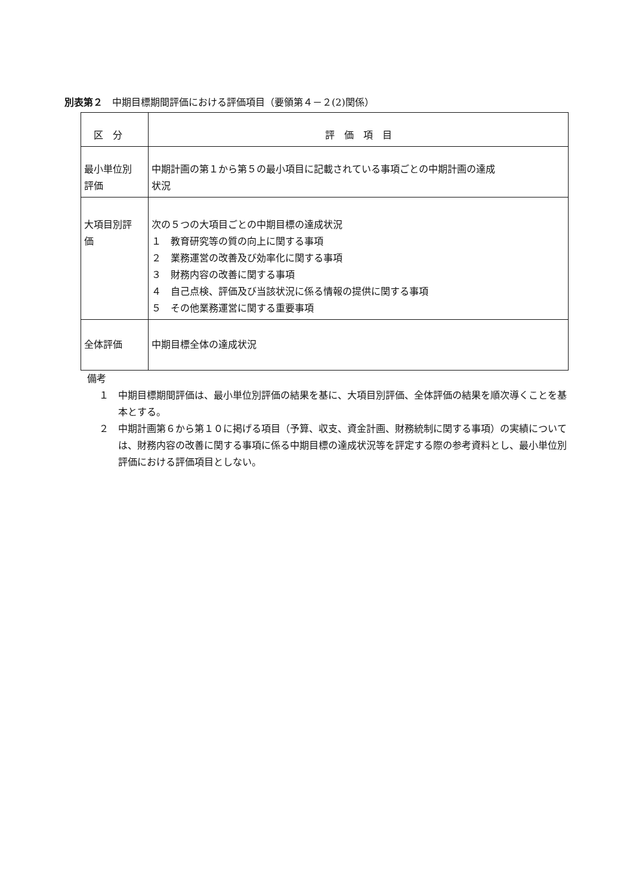別表第２　中期目標期間評価における評価項目（要領第４－２(2)関係）
| 区 分 | 評 価 項 目 |
| --- | --- |
| 最小単位別 評価 | 中期計画の第１から第５の最小項目に記載されている事項ごとの中期計画の達成 状況 |
| 大項目別評 価 | 次の５つの大項目ごとの中期目標の達成状況 １ 教育研究等の質の向上に関する事項 ２ 業務運営の改善及び効率化に関する事項 ３ 財務内容の改善に関する事項 ４ 自己点検、評価及び当該状況に係る情報の提供に関する事項 ５ その他業務運営に関する重要事項 |
| 全体評価 | 中期目標全体の達成状況 |
備考
１　中期目標期間評価は、最小単位別評価の結果を基に、大項目別評価、全体評価の結果を順次導くことを基本とする。
２　中期計画第６から第１０に掲げる項目（予算、収支、資金計画、財務統制に関する事項）の実績については、財務内容の改善に関する事項に係る中期目標の達成状況等を評定する際の参考資料とし、最小単位別評価における評価項目としない。